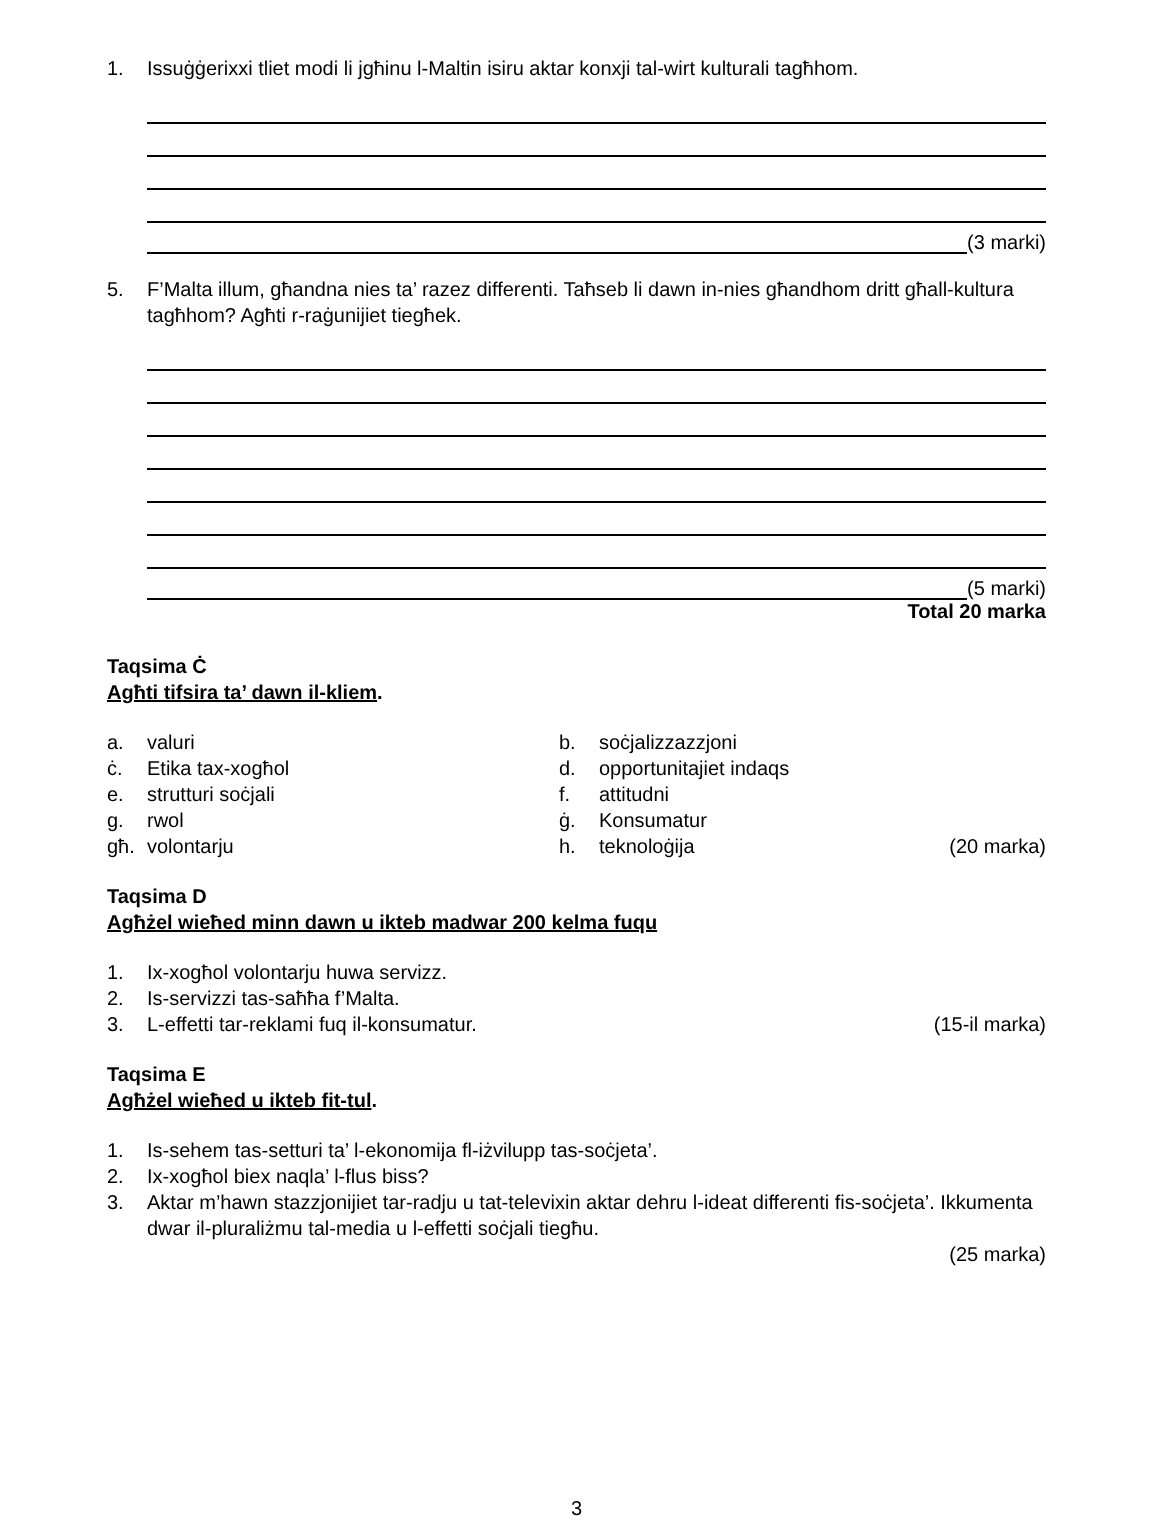1. Issuġġerixxi tliet modi li jgħinu l-Maltin isiru aktar konxji tal-wirt kulturali tagħhom.
(3 marki)
5. F’Malta illum, għandna nies ta’ razez differenti. Taħseb li dawn in-nies għandhom dritt għall-kultura tagħhom? Agħti r-raġunijiet tiegħek.
(5 marki)
Total 20 marka
Taqsima Ċ
Agħti tifsira ta’ dawn il-kliem.
a. valuri
b.
soċjalizzazzjoni
ċ. Etika tax-xogħol
d.
opportunitajiet indaqs
e. strutturi soċjali
f.
attitudni
g. rwol
ġ.
Konsumatur
għ. volontarju
h.
teknoloġija
(20 marka)
Taqsima D
Agħżel wieħed minn dawn u ikteb madwar 200 kelma fuqu
1. Ix-xogħol volontarju huwa servizz.
2. Is-servizzi tas-saħħa f’Malta.
3. L-effetti tar-reklami fuq il-konsumatur. (15-il marka)
Taqsima E
Agħżel wieħed u ikteb fit-tul.
1. Is-sehem tas-setturi ta’ l-ekonomija fl-iżvilupp tas-soċjeta’.
2. Ix-xogħol biex naqla’ l-flus biss?
3. Aktar m’hawn stazzjonijiet tar-radju u tat-televixin aktar dehru l-ideat differenti fis-soċjeta’. Ikkumenta dwar il-pluraliżmu tal-media u l-effetti soċjali tiegħu.
(25 marka)
3